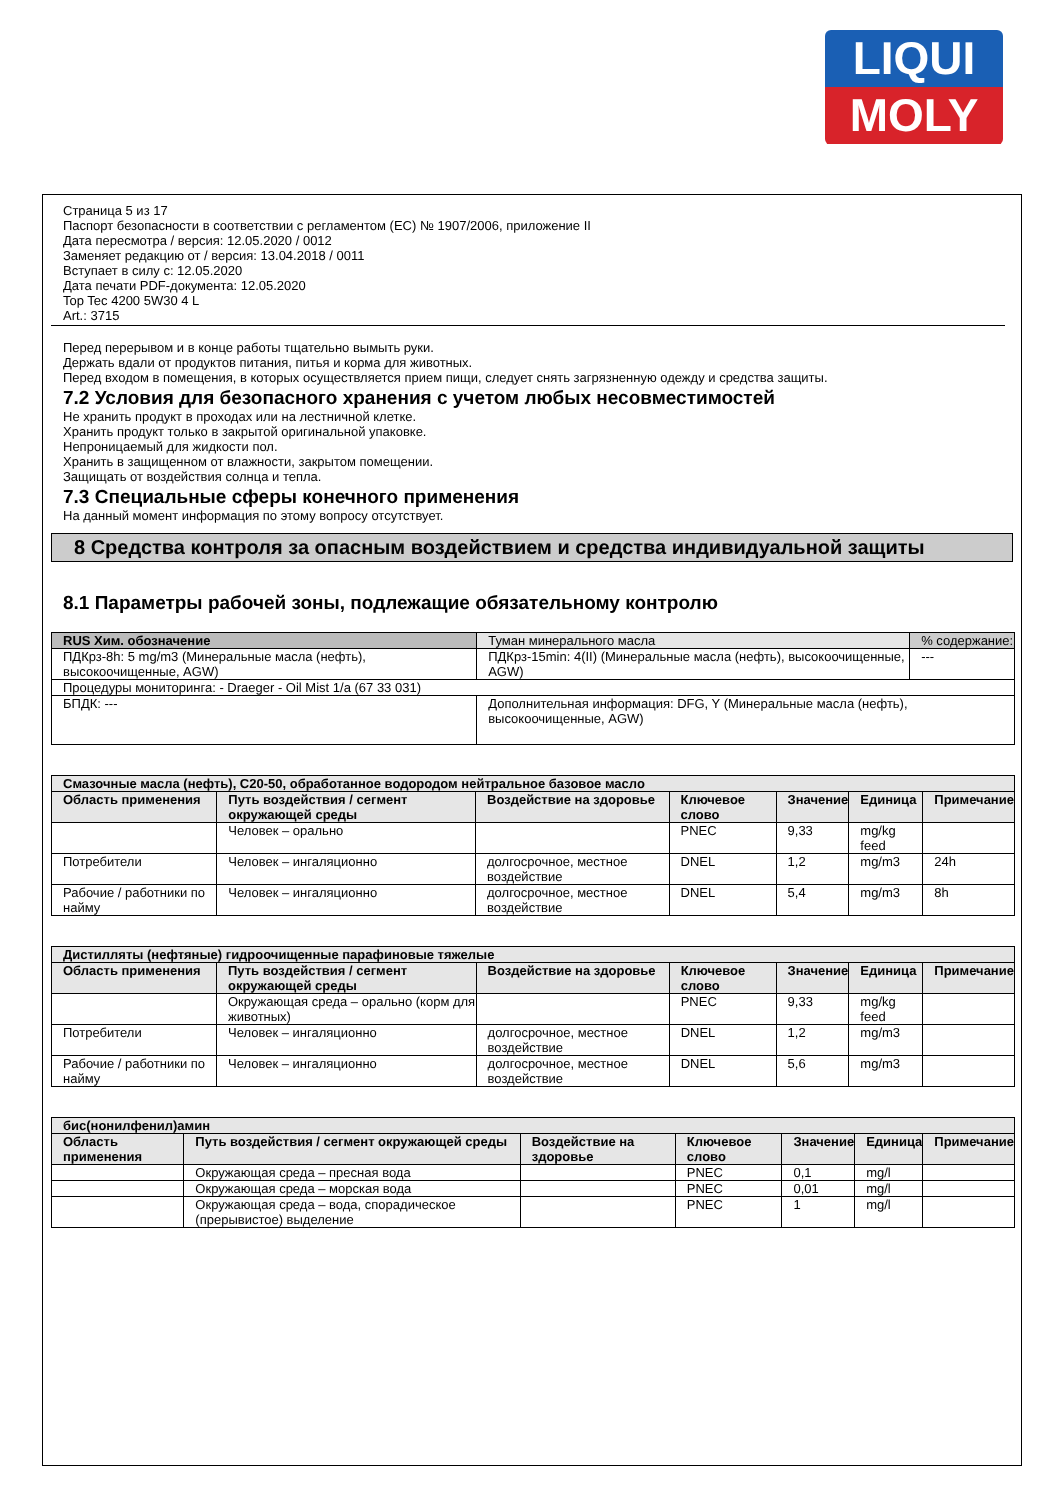LIQUI
MOLY
Страница 5 из 17
Паспорт безопасности в соответствии с регламентом (EC) № 1907/2006, приложение II
Дата пересмотра / версия: 12.05.2020 / 0012
Заменяет редакцию от / версия: 13.04.2018 / 0011
Вступает в силу с: 12.05.2020
Дата печати PDF-документа: 12.05.2020
Top Tec 4200 5W30 4 L
Art.: 3715
Перед перерывом и в конце работы тщательно вымыть руки.
Держать вдали от продуктов питания, питья и корма для животных.
Перед входом в помещения, в которых осуществляется прием пищи, следует снять загрязненную одежду и средства защиты.
7.2 Условия для безопасного хранения с учетом любых несовместимостей
Не хранить продукт в проходах или на лестничной клетке.
Хранить продукт только в закрытой оригинальной упаковке.
Непроницаемый для жидкости пол.
Хранить в защищенном от влажности, закрытом помещении.
Защищать от воздействия солнца и тепла.
7.3 Специальные сферы конечного применения
На данный момент информация по этому вопросу отсутствует.
8 Средства контроля за опасным воздействием и средства индивидуальной защиты
8.1 Параметры рабочей зоны, подлежащие обязательному контролю
| RUS Хим. обозначение | Туман минерального масла | | % содержание: |
| ПДКрз-8h: 5 mg/m3 (Минеральные масла (нефть), высокоочищенные, AGW) | | ПДКрз-15min: 4(II) (Минеральные масла (нефть), высокоочищенные, AGW) | --- |
| Процедуры мониторинга: - Draeger - Oil Mist 1/a (67 33 031) | | | |
| БПДК: --- | | Дополнительная информация: DFG, Y (Минеральные масла (нефть), высокоочищенные, AGW) | |
| Смазочные масла (нефть), C20-50, обработанное водородом нейтральное базовое масло | | | | | | |
| Область применения | Путь воздействия / сегмент окружающей среды | Воздействие на здоровье | Ключевое слово | Значение | Единица | Примечание |
| | Человек – орально | | PNEC | 9,33 | mg/kg feed | |
| Потребители | Человек – ингаляционно | долгосрочное, местное воздействие | DNEL | 1,2 | mg/m3 | 24h |
| Рабочие / работники по найму | Человек – ингаляционно | долгосрочное, местное воздействие | DNEL | 5,4 | mg/m3 | 8h |
| Дистилляты (нефтяные) гидроочищенные парафиновые тяжелые | | | | | | |
| Область применения | Путь воздействия / сегмент окружающей среды | Воздействие на здоровье | Ключевое слово | Значение | Единица | Примечание |
| | Окружающая среда – орально (корм для животных) | | PNEC | 9,33 | mg/kg feed | |
| Потребители | Человек – ингаляционно | долгосрочное, местное воздействие | DNEL | 1,2 | mg/m3 | |
| Рабочие / работники по найму | Человек – ингаляционно | долгосрочное, местное воздействие | DNEL | 5,6 | mg/m3 | |
| бис(нонилфенил)амин | | | | | | |
| Область применения | Путь воздействия / сегмент окружающей среды | Воздействие на здоровье | Ключевое слово | Значение | Единица | Примечание |
| | Окружающая среда – пресная вода | | PNEC | 0,1 | mg/l | |
| | Окружающая среда – морская вода | | PNEC | 0,01 | mg/l | |
| | Окружающая среда – вода, спорадическое (прерывистое) выделение | | PNEC | 1 | mg/l | |